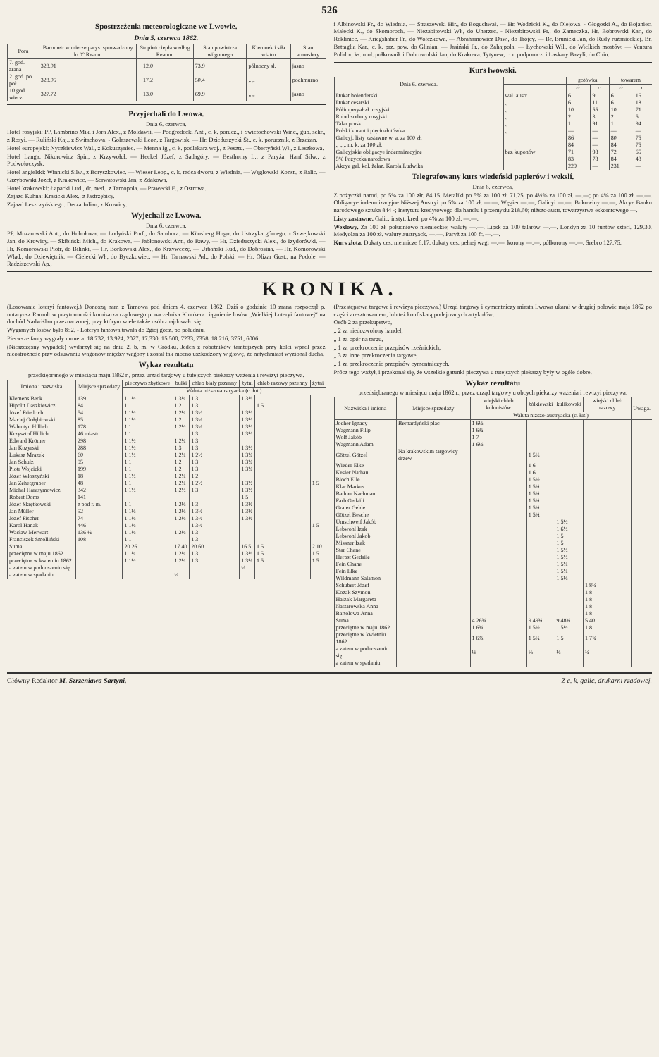526
Spostrzeżenia meteorologiczne we Lwowie.
Dnia 5. czerwca 1862.
| Pora | Barometr w mierze parys. sprowadzony do 0° Reaum. | Stopień ciepła według Reaum. | Stan powietrza wilgotnego | Kierunek i siła wiatru | Stan atmosfery |
| --- | --- | --- | --- | --- | --- |
| 7. god. zrana | 328.01 | + 12.0 | 73.9 | północny sł. | jasno |
| 2. god. po poł. | 328.05 | + 17.2 | 50.4 | „ „ | pochmurno |
| 10.god. wiecz. | 327.72 | + 13.0 | 69.9 | „ „ | jasno |
Przyjechali do Lwowa.
Dnia 6. czerwca.
Hotel rosyjski: PP. Lambrino Mik. i Jora Alex., z Moldawii. — Podgrodecki Ant., c. k. porucz., i Swietochowski Winc., gub. sekr., z Rosyi. — Ruliński Kaj., z Switachowa. - Gołaszewski Leon, z Targowisk. — Hr. Dzieduszycki St., c. k. porucznik, z Brzeżan.
Hotel europejski: Nyczkiewicz Wal., z Kokuszyniec. — Menna Ig., c. k. podlekarz woj., z Pesztu. — Obertyński Wł., z Leszkowa.
Hotel Langa: Nikorowicz Spir., z Krzywołuł. — Heckel Józef, z Sadagóry. — Besthorny L., z Paryża. Hanf Silw., z Podwołoczysk.
Hotel angielski: Winnicki Silw., z Boryszkowiec. — Wieser Leop., c. k. radca dworu, z Wiednia. — Węglowski Konst., z Balic. — Grzybowski Józef, z Krakowiec. — Serwatowski Jan, z Zdakowa.
Hotel krakowski: Łapacki Lud., dr. med., z Tarnopola. — Prawecki E., z Ostrowa.
Zajazd Kuhna: Krasicki Alex., z Jastrzębicy.
Zajazd Leszczyńskiego: Derza Julian, z Krowicy.
Wyjechali ze Lwowa.
Dnia 6. czerwca.
PP. Mozarowski Ant., do Hohołowa. — Łodyński Porf., do Sambora. — Künsberg Hugo, do Ustrzyka górnego. - Szwejkowski Jan, do Krowicy. — Skibiński Mich., do Krakowa. — Jabłonowski Ant., do Rawy. — Hr. Dzieduszycki Alex., do Izydorówki. — Hr. Komorowski Piotr, do Bilinki. — Hr. Borkowski Alex., do Krzyweczę. — Urbański Rud., do Dobrosina. — Hr. Komorowski Wład., do Dziewiętnik. — Cielecki Wł., do Byczkowiec. — Hr. Tarnawski Ad., do Polski. — Hr. Olizar Gust., na Podole. — Radziszewski Ap.,
i Albinowski Fr., do Wiednia. — Straszewski Hir., do Boguchwał. — Hr. Wodzicki K., do Olejowa. - Głogoski A., do Bojaniec. Małecki K., do Skomoroch. — Niezabitowski Wł., do Uherzec. - Niezabitowski Fr., do Zameczka. Hr. Bobrowski Kar., do Rekliniec. — Kriegshaber Fr., do Wołczkowa. — Abrahamowicz Daw., do Trójcy. — Br. Brunicki Jan, do Rudy rużanieckiej. Br. Battaglia Kar., c. k. prz. pow. do Glinian. — Jasiński Fr., do Zahajpola. — Łychowski Wil., do Wielkich mostów. — Ventura Polidor, ks. mol. pułkownik i Dobrowolski Jan, do Krakowa. Tytynew, c. r. podporucz. i Laskary Bazyli, do Chin.
Kurs lwowski.
| Dnia 6. czerwca. | | gotówka | | towarem | |
| --- | --- | --- | --- | --- | --- |
| | | zł. | c. | zł. | c. |
| Dukat holenderski | wal. austr. | 6 | 9 | 6 | 15 |
| Dukat cesarski | „ | 6 | 11 | 6 | 18 |
| Półimperyał zł. rosyjski | „ | 10 | 55 | 10 | 71 |
| Rubel srebrny rosyjski | „ | 2 | 3 | 2 | 5 |
| Talar pruski | „ | 1 | 91 | 1 | 94 |
| Polski kurant i pięciozłotówka | „ | — | — | — | — |
| Galicyj. listy zastawne w. a. za 100 zł. | bez kuponów | 86 | — | 80 | 75 |
| „ „ „ m. k. za 100 zł. | | 84 | — | 84 | 75 |
| Galicyjskie obligacye indemnizacyjne | | 71 | 98 | 72 | 65 |
| 5% Pożyczka narodowa | | 83 | 78 | 84 | 48 |
| Akcye gal. kol. želaz. Karola Ludwika | | 229 | — | 231 | — |
Telegrafowany kurs wiedeński papierów i wekslí.
Dnia 6. czerwca.
Z pożyczki narod. po 5% za 100 złr. 84.15. Metaliki po 5% za 100 zł. 71.25, po 4½% za 100 zł. —.—; po 4% za 100 zł. —.—. Obligacye indemnizacyjne Niższej Austryi po 5% za 100 zł. —.—; Węgier —.—; Galicyi —.—; Bukowiny —.—; Akcye Banku narodowego sztuka 844 -; Instytutu kredytowego dla handlu i przemysłu 218.60; niższo-austr. towarzystwa eskomtowego —.
Listy zastawne. Galic. instyt. kred. po 4% za 100 zł. —.—.
Wexlowy. Za 100 zł. południowo niemieckiej waluty —.—. Lipsk za 100 talarów —.—. Londyn za 10 funtów szterl. 129.30. Medyolan za 100 zł. waluty austryack. —.—. Paryż za 100 fr. —.—.
Kurs złota. Dukaty ces. mennicze 6.17. dukaty ces. pełnej wagi —.—. korony —.—, półkorony —.—. Srebro 127.75.
KRONIKA.
(Losowanie loteryi fantowej.) Donoszą nam z Tarnowa pod dniem 4. czerwca 1862. Dziś o godzinie 10 zrana rozpoczął p. notaryusz Ramult w przytomności komisarza rządowego p. naczelnika Klunkera ciągnienie losów „Wielkiej Loteryi fantowej“ na dochód Nadwiślan przeznaczonej, przy którym wiele także osób znajdowało się.
Wygranych losów było 852. - Loterya fantowa trwała do 2giej godz. po południu.
Pierwsze fanty wygrały numera: 18.732, 13.924, 2027, 17.330, 15.500, 7233, 7358, 18.216, 3751, 6006.
(Nieszczęsny wypadek) wydarzył się na dniu 2. b. m. w Gródku. Jeden z robotników tamtejszych przy kolei wpadł przez nieostrożność przy odsuwaniu wagonów między wagony i został tak mocno uszkodzony w głowę, że natychmiast wyzionął ducha.
Wykaz rezultatu
przedsiębranego w miesiącu maju 1862 r., przez urząd targowy u tutejszych piekarzy ważenia i rewizyi pieczywa.
| Imiona i nazwiska | Miejsce sprzedaży | pieczywo zbytkowe | bułki | chleb biały pszenny | żytni | chleb razowy pszenny | żytni |
| --- | --- | --- | --- | --- | --- | --- | --- |
| | | Waluta niższo-austryacka (c. łut.) | | | | | |
| Klemens Beck | 139 | 1 1½ | 1 3¼ | 1 3 | 1 3½ | | |
| Hipolit Daszkiewicz | 84 | 1 1 | 1 2 | 1 3 | | 1 5 | |
| Józef Friedrich | 54 | 1 1½ | 1 2¼ | 1 3½ | 1 3½ | | |
| Maciej Gołębiowski | 85 | 1 1½ | 1 2 | 1 3¼ | 1 3½ | | |
| Walentyn Hillich | 178 | 1 1 | 1 2½ | 1 3¼ | 1 3½ | | |
| Krzysztof Hillich | 46 miasto | 1 1 | | 1 3 | 1 3½ | | |
| Edward Krömer | 298 | 1 1½ | 1 2¼ | 1 3 | | | |
| Jan Kozyrski | 288 | 1 1½ | 1 3 | 1 3 | 1 3½ | | |
| Łukasz Mrazek | 60 | 1 1½ | 1 2¼ | 1 2½ | 1 3¼ | | |
| Jan Schulz | 95 | 1 1 | 1 2 | 1 3 | 1 3¼ | | |
| Piotr Wojcicki | 199 | 1 1 | 1 2 | 1 3 | 1 3¼ | | |
| Józef Włoszyński | 18 | 1 1½ | 1 2¼ | 1 2 | | | |
| Jan Zehetgruber | 48 | 1 1 | 1 2¼ | 1 2½ | 1 3½ | | 1 5 |
| Michał Harasymowicz | 342 | 1 1½ | 1 2½ | 1 3 | 1 3½ | | |
| Robert Doms | 141 | | | | 1 5 | | |
| Józef Skrętkowski | z pod r. m. | 1 1 | 1 2½ | 1 3 | 1 3½ | | |
| Jan Müller | 52 | 1 1½ | 1 2½ | 1 3½ | 1 3½ | | |
| Józef Fischer | 74 | 1 1½ | 1 2½ | 1 3½ | 1 3½ | | |
| Karol Hanak | 446 | 1 1½ | | 1 3½ | | | 1 5 |
| Wacław Merwart | 136 ¼ | 1 1½ | 1 2½ | 1 3 | | | |
| Franciszek Smolliński | 108 | 1 1 | | 1 3 | | | |
| Suma | | 20 26 | 17 40 | 20 60 | 16 5 | 1 5 | 2 10 |
| przeciętne w maju 1862 | | 1 1¼ | 1 2¼ | 1 3 | 1 3½ | 1 5 | 1 5 |
| przeciętne w kwietniu 1862 | | 1 1½ | 1 2⅓ | 1 3 | 1 3¼ | 1 5 | 1 5 |
| a zatem w podnoszeniu się | | | | | ¼ | | |
| a zatem w spadaniu | | | ¼ | | | | |
(Przestępstwa targowe i rewizya pieczywa.) Urząd targowy i cymentniczy miasta Lwowa ukarał w drugiej połowie maja 1862 po części aresztowaniem, lub też konfiskatą podejrzanych artykułów:
Osób 2 za przekupstwo,
„ 2 za niedozwolony handel,
„ 1 za opór na targu,
„ 1 za przekroczenie przepisów rzeźnickich,
„ 3 za inne przekroczenia targowe,
„ 1 za przekroczenie przepisów cymentniczych.
Prócz tego ważył, i przekonał się, że wszelkie gatunki pieczywa u tutejszych piekarzy były w ogóle dobre.
Wykaz rezultatu
przedsiębranego w miesiącu maju 1862 r., przez urząd targowy u obcych piekarzy ważenia i rewizyi pieczywa.
| Nazwiska i imiona | Miejsce sprzedaży | wiejski chleb kolonistów | żółkiewski | kulikowski | wiejski chleb razowy | Uwaga. |
| --- | --- | --- | --- | --- | --- | --- |
| | | Waluta niższo-austryacka (c. łut.) | | | | |
| Jocher Ignacy | Bernardyński plac | 1 6½ | | | | |
| Wagmann Filip | | 1 6¾ | | | | |
| Wolf Jakób | | 1 7 | | | | |
| Wagmann Adam | | 1 6½ | | | | |
| Götzel Götzel | Na krakowskim targowicy drzew | | 1 5½ | | | |
| Wieder Elke | | | 1 6 | | | |
| Kesler Nathan | | | 1 6 | | | |
| Bloch Elle | | | 1 5½ | | | |
| Klar Markus | | | 1 5¼ | | | |
| Badner Nachman | | | 1 5¼ | | | |
| Farb Gedaili | | | 1 5¼ | | | |
| Grater Gelde | | | 1 5¼ | | | |
| Götzel Besche | | | 1 5¼ | | | |
| Umschweif Jakób | | | | 1 5½ | | |
| Lebwohl Izak | | | | 1 6½ | | |
| Lebwohl Jakob | | | | 1 5 | | |
| Missner Izak | | | | 1 5 | | |
| Star Chane | | | | 1 5½ | | |
| Herbst Gedaile | | | | 1 5½ | | |
| Fein Chane | | | | 1 5¼ | | |
| Fein Elke | | | | 1 5¼ | | |
| Wildmann Salamon | | | | 1 5½ | | |
| Schubert Józef | | | | | 1 8¼ | |
| Kozak Szymon | | | | | 1 8 | |
| Haizak Margareta | | | | | 1 8 | |
| Nastarowska Anna | | | | | 1 8 | |
| Bartolowa Anna | | | | | 1 8 | |
| Suma | | 4 26¾ | 9 49¾ | 9 48¾ | 5 40 | |
| przeciętne w maju 1862 | | 1 6¾ | 1 5½ | 1 5½ | 1 8 | |
| przeciętne w kwietniu 1862 | | 1 6⅔ | 1 5¼ | 1 5 | 1 7¾ | |
| a zatem w podnoszeniu się | | ⅛ | ⅛ | ½ | ¼ | |
| a zatem w spadaniu | | | | | | |
Główny Redaktor M. Szrzeniawa Sartyni. Z c. k. galic. drukarni rządowej.